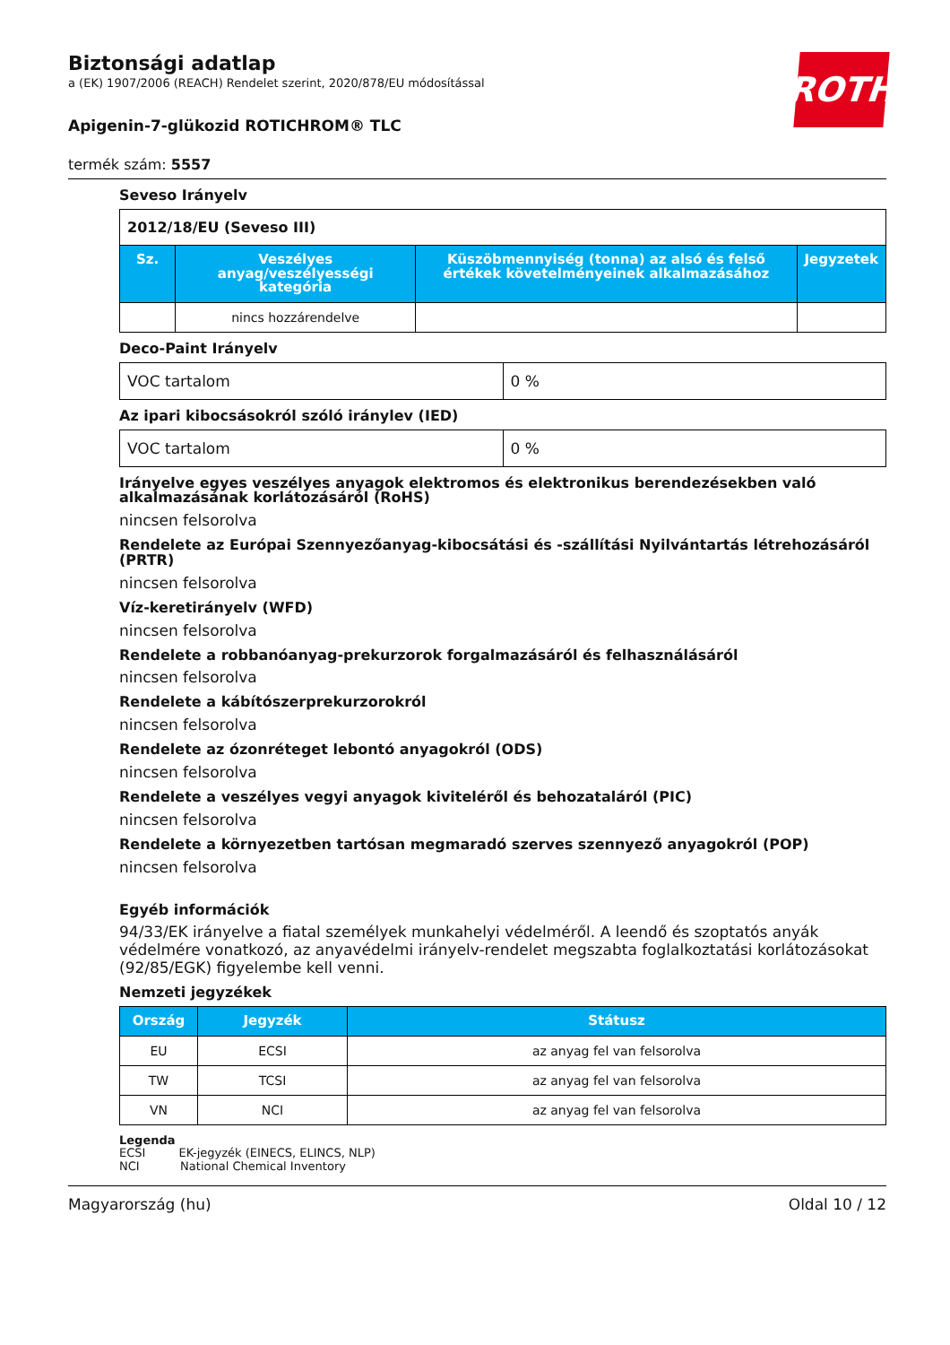ROTH
Biztonsági adatlap
a (EK) 1907/2006 (REACH) Rendelet szerint, 2020/878/EU módosítással
Apigenin-7-glükozid ROTICHROM® TLC
termék szám: 5557
Seveso Irányelv
| 2012/18/EU (Seveso III) | | | |
| Sz. | Veszélyes anyag/veszélyességi kategória | Küszöbmennyiség (tonna) az alsó és felső értékek követelményeinek alkalmazásához | Jegyzetek |
| | nincs hozzárendelve | | |
Deco-Paint Irányelv
| VOC tartalom | 0 % |
Az ipari kibocsásokról szóló iránylev (IED)
| VOC tartalom | 0 % |
Irányelve egyes veszélyes anyagok elektromos és elektronikus berendezésekben való alkalmazásának korlátozásáról (RoHS)
nincsen felsorolva
Rendelete az Európai Szennyezőanyag-kibocsátási és -szállítási Nyilvántartás létrehozásáról (PRTR)
nincsen felsorolva
Víz-keretirányelv (WFD)
nincsen felsorolva
Rendelete a robbanóanyag-prekurzorok forgalmazásáról és felhasználásáról
nincsen felsorolva
Rendelete a kábítószerprekurzorokról
nincsen felsorolva
Rendelete az ózonréteget lebontó anyagokról (ODS)
nincsen felsorolva
Rendelete a veszélyes vegyi anyagok kiviteléről és behozataláról (PIC)
nincsen felsorolva
Rendelete a környezetben tartósan megmaradó szerves szennyező anyagokról (POP)
nincsen felsorolva
Egyéb információk
94/33/EK irányelve a fiatal személyek munkahelyi védelméről. A leendő és szoptatós anyák védelmére vonatkozó, az anyavédelmi irányelv-rendelet megszabta foglalkoztatási korlátozásokat (92/85/EGK) figyelembe kell venni.
Nemzeti jegyzékek
| Ország | Jegyzék | Státusz |
| --- | --- | --- |
| EU | ECSI | az anyag fel van felsorolva |
| TW | TCSI | az anyag fel van felsorolva |
| VN | NCI | az anyag fel van felsorolva |
Legenda
ECSI EK-jegyzék (EINECS, ELINCS, NLP)
NCI National Chemical Inventory
Magyarország (hu) Oldal 10 / 12